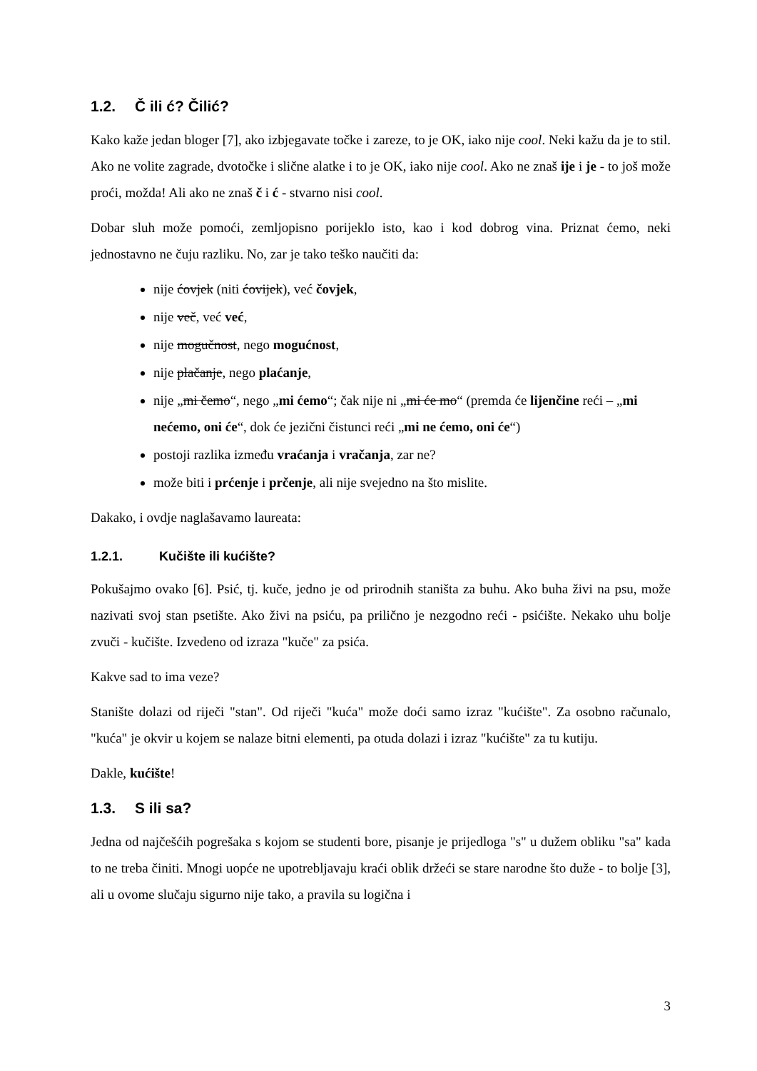1.2. Č ili ć? Čilić?
Kako kaže jedan bloger [7], ako izbjegavate točke i zareze, to je OK, iako nije cool. Neki kažu da je to stil. Ako ne volite zagrade, dvotočke i slične alatke i to je OK, iako nije cool. Ako ne znaš ije i je - to još može proći, možda! Ali ako ne znaš č i ć - stvarno nisi cool.
Dobar sluh može pomoći, zemljopisno porijeklo isto, kao i kod dobrog vina. Priznat ćemo, neki jednostavno ne čuju razliku. No, zar je tako teško naučiti da:
nije ćovjek (niti ćovijek), već čovjek,
nije več, već već,
nije mogučnost, nego mogućnost,
nije plačanje, nego plaćanje,
nije „mi čemo“, nego „mi ćemo“; čak nije ni „mi će mo“ (premda će lijenčine reći – „mi nećemo, oni će“, dok će jezični čistunci reći „mi ne ćemo, oni će“)
postoji razlika između vraćanja i vračanja, zar ne?
može biti i prćenje i prčenje, ali nije svejedno na što mislite.
Dakako, i ovdje naglašavamo laureata:
1.2.1. Kučište ili kućište?
Pokušajmo ovako [6]. Psić, tj. kuče, jedno je od prirodnih staništa za buhu. Ako buha živi na psu, može nazivati svoj stan psetište. Ako živi na psiću, pa prilično je nezgodno reći - psićište. Nekako uhu bolje zvuči - kučište. Izvedeno od izraza "kuče" za psića.
Kakve sad to ima veze?
Stanište dolazi od riječi "stan". Od riječi "kuća" može doći samo izraz "kućište". Za osobno računalo, "kuća" je okvir u kojem se nalaze bitni elementi, pa otuda dolazi i izraz "kućište" za tu kutiju.
Dakle, kućište!
1.3. S ili sa?
Jedna od najčešćih pogrešaka s kojom se studenti bore, pisanje je prijedloga "s" u dužem obliku "sa" kada to ne treba činiti. Mnogi uopće ne upotrebljavaju kraći oblik držeći se stare narodne što duže - to bolje [3], ali u ovome slučaju sigurno nije tako, a pravila su logična i
3